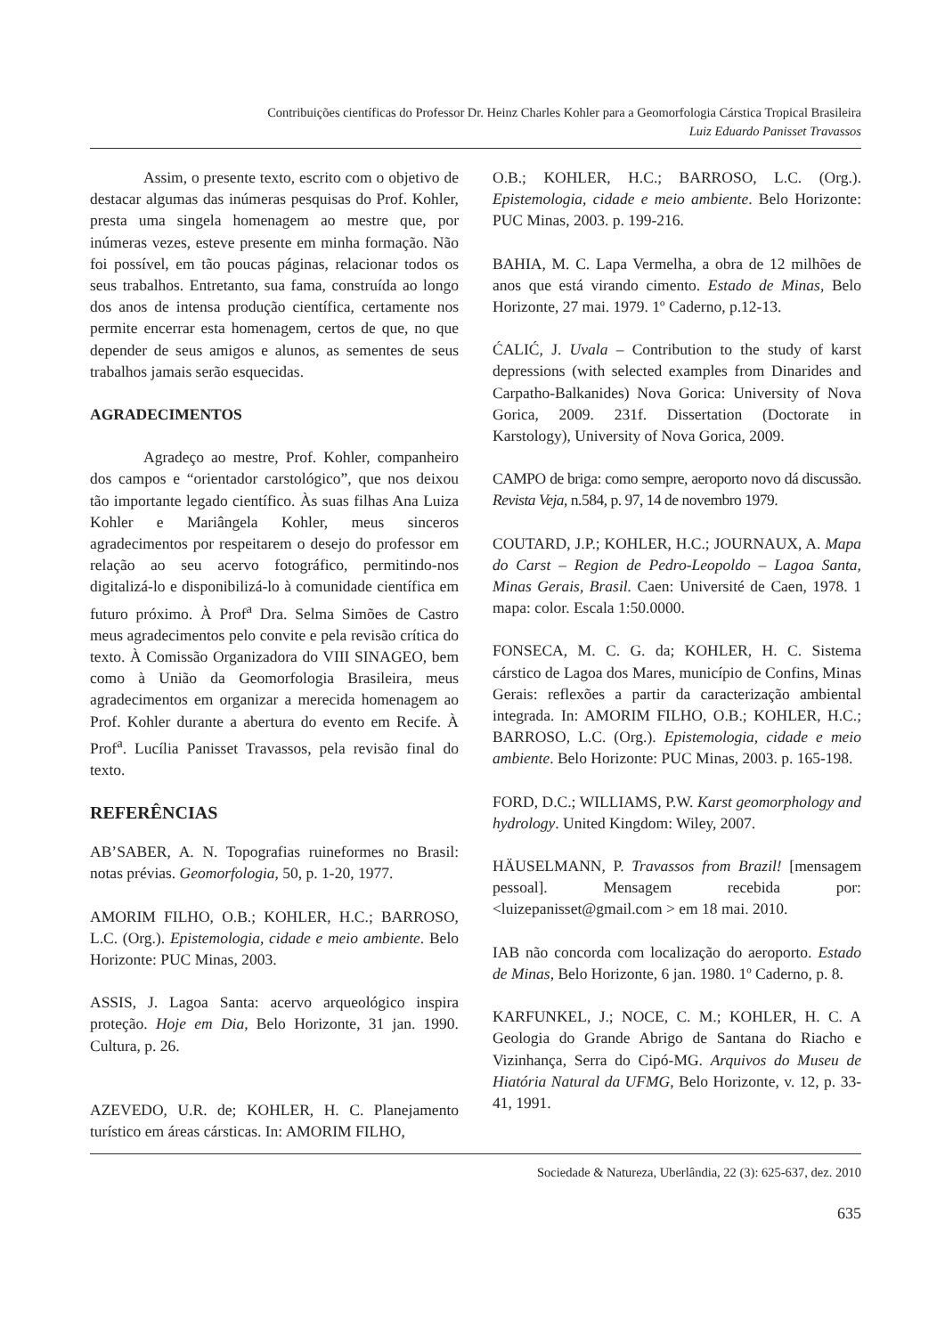Contribuições científicas do Professor Dr. Heinz Charles Kohler para a Geomorfologia Cárstica Tropical Brasileira
Luiz Eduardo Panisset Travassos
Assim, o presente texto, escrito com o objetivo de destacar algumas das inúmeras pesquisas do Prof. Kohler, presta uma singela homenagem ao mestre que, por inúmeras vezes, esteve presente em minha formação. Não foi possível, em tão poucas páginas, relacionar todos os seus trabalhos. Entretanto, sua fama, construída ao longo dos anos de intensa produção científica, certamente nos permite encerrar esta homenagem, certos de que, no que depender de seus amigos e alunos, as sementes de seus trabalhos jamais serão esquecidas.
AGRADECIMENTOS
Agradeço ao mestre, Prof. Kohler, companheiro dos campos e “orientador carstológico”, que nos deixou tão importante legado científico. Às suas filhas Ana Luiza Kohler e Mariângela Kohler, meus sinceros agradecimentos por respeitarem o desejo do professor em relação ao seu acervo fotográfico, permitindo-nos digitalizá-lo e disponibilizá-lo à comunidade científica em futuro próximo. À Prof<sup>a</sup> Dra. Selma Simões de Castro meus agradecimentos pelo convite e pela revisão crítica do texto. À Comissão Organizadora do VIII SINAGEO, bem como à União da Geomorfologia Brasileira, meus agradecimentos em organizar a merecida homenagem ao Prof. Kohler durante a abertura do evento em Recife. À Prof<sup>a</sup>. Lucília Panisset Travassos, pela revisão final do texto.
REFERÊNCIAS
AB’SABER, A. N. Topografias ruineformes no Brasil: notas prévias. Geomorfologia, 50, p. 1-20, 1977.
AMORIM FILHO, O.B.; KOHLER, H.C.; BARROSO, L.C. (Org.). Epistemologia, cidade e meio ambiente. Belo Horizonte: PUC Minas, 2003.
ASSIS, J. Lagoa Santa: acervo arqueológico inspira proteção. Hoje em Dia, Belo Horizonte, 31 jan. 1990. Cultura, p. 26.
AZEVEDO, U.R. de; KOHLER, H. C. Planejamento turístico em áreas cársticas. In: AMORIM FILHO,
O.B.; KOHLER, H.C.; BARROSO, L.C. (Org.). Epistemologia, cidade e meio ambiente. Belo Horizonte: PUC Minas, 2003. p. 199-216.
BAHIA, M. C. Lapa Vermelha, a obra de 12 milhões de anos que está virando cimento. Estado de Minas, Belo Horizonte, 27 mai. 1979. 1º Caderno, p.12-13.
ĆALIĆ, J. Uvala – Contribution to the study of karst depressions (with selected examples from Dinarides and Carpatho-Balkanides) Nova Gorica: University of Nova Gorica, 2009. 231f. Dissertation (Doctorate in Karstology), University of Nova Gorica, 2009.
CAMPO de briga: como sempre, aeroporto novo dá discussão. Revista Veja, n.584, p. 97, 14 de novembro 1979.
COUTARD, J.P.; KOHLER, H.C.; JOURNAUX, A. Mapa do Carst – Region de Pedro-Leopoldo – Lagoa Santa, Minas Gerais, Brasil. Caen: Université de Caen, 1978. 1 mapa: color. Escala 1:50.0000.
FONSECA, M. C. G. da; KOHLER, H. C. Sistema cárstico de Lagoa dos Mares, município de Confins, Minas Gerais: reflexões a partir da caracterização ambiental integrada. In: AMORIM FILHO, O.B.; KOHLER, H.C.; BARROSO, L.C. (Org.). Epistemologia, cidade e meio ambiente. Belo Horizonte: PUC Minas, 2003. p. 165-198.
FORD, D.C.; WILLIAMS, P.W. Karst geomorphology and hydrology. United Kingdom: Wiley, 2007.
HÄUSELMANN, P. Travassos from Brazil! [mensagem pessoal]. Mensagem recebida por: <luizepanisset@gmail.com > em 18 mai. 2010.
IAB não concorda com localização do aeroporto. Estado de Minas, Belo Horizonte, 6 jan. 1980. 1º Caderno, p. 8.
KARFUNKEL, J.; NOCE, C. M.; KOHLER, H. C. A Geologia do Grande Abrigo de Santana do Riacho e Vizinhança, Serra do Cipó-MG. Arquivos do Museu de Hiatória Natural da UFMG, Belo Horizonte, v. 12, p. 33-41, 1991.
Sociedade & Natureza, Uberlândia, 22 (3): 625-637, dez. 2010
635